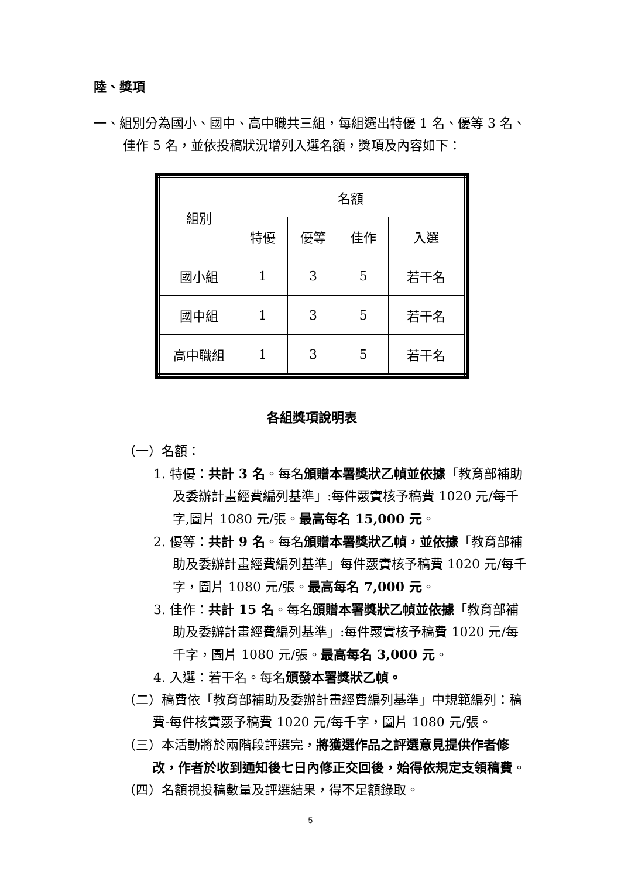陸、獎項
一、組別分為國小、國中、高中職共三組，每組選出特優 1 名、優等 3 名、佳作 5 名，並依投稿狀況增列入選名額，獎項及內容如下：
| 組別 | 名額 | | | |
| | 特優 | 優等 | 佳作 | 入選 |
| 國小組 | 1 | 3 | 5 | 若干名 |
| 國中組 | 1 | 3 | 5 | 若干名 |
| 高中職組 | 1 | 3 | 5 | 若干名 |
各組獎項說明表
（一）名額：
1. 特優：共計 3 名。每名頒贈本署獎狀乙幀並依據「教育部補助及委辦計畫經費編列基準」:每件覈實核予稿費 1020 元/每千字,圖片 1080 元/張。最高每名 15,000 元。
2. 優等：共計 9 名。每名頒贈本署獎狀乙幀，並依據「教育部補助及委辦計畫經費編列基準」每件覈實核予稿費 1020 元/每千字，圖片 1080 元/張。最高每名 7,000 元。
3. 佳作：共計 15 名。每名頒贈本署獎狀乙幀並依據「教育部補助及委辦計畫經費編列基準」:每件覈實核予稿費 1020 元/每千字，圖片 1080 元/張。最高每名 3,000 元。
4. 入選：若干名。每名頒發本署獎狀乙幀。
（二）稿費依「教育部補助及委辦計畫經費編列基準」中規範編列：稿費-每件核實覈予稿費 1020 元/每千字，圖片 1080 元/張。
（三）本活動將於兩階段評選完，將獲選作品之評選意見提供作者修改，作者於收到通知後七日內修正交回後，始得依規定支領稿費。
（四）名額視投稿數量及評選結果，得不足額錄取。
5